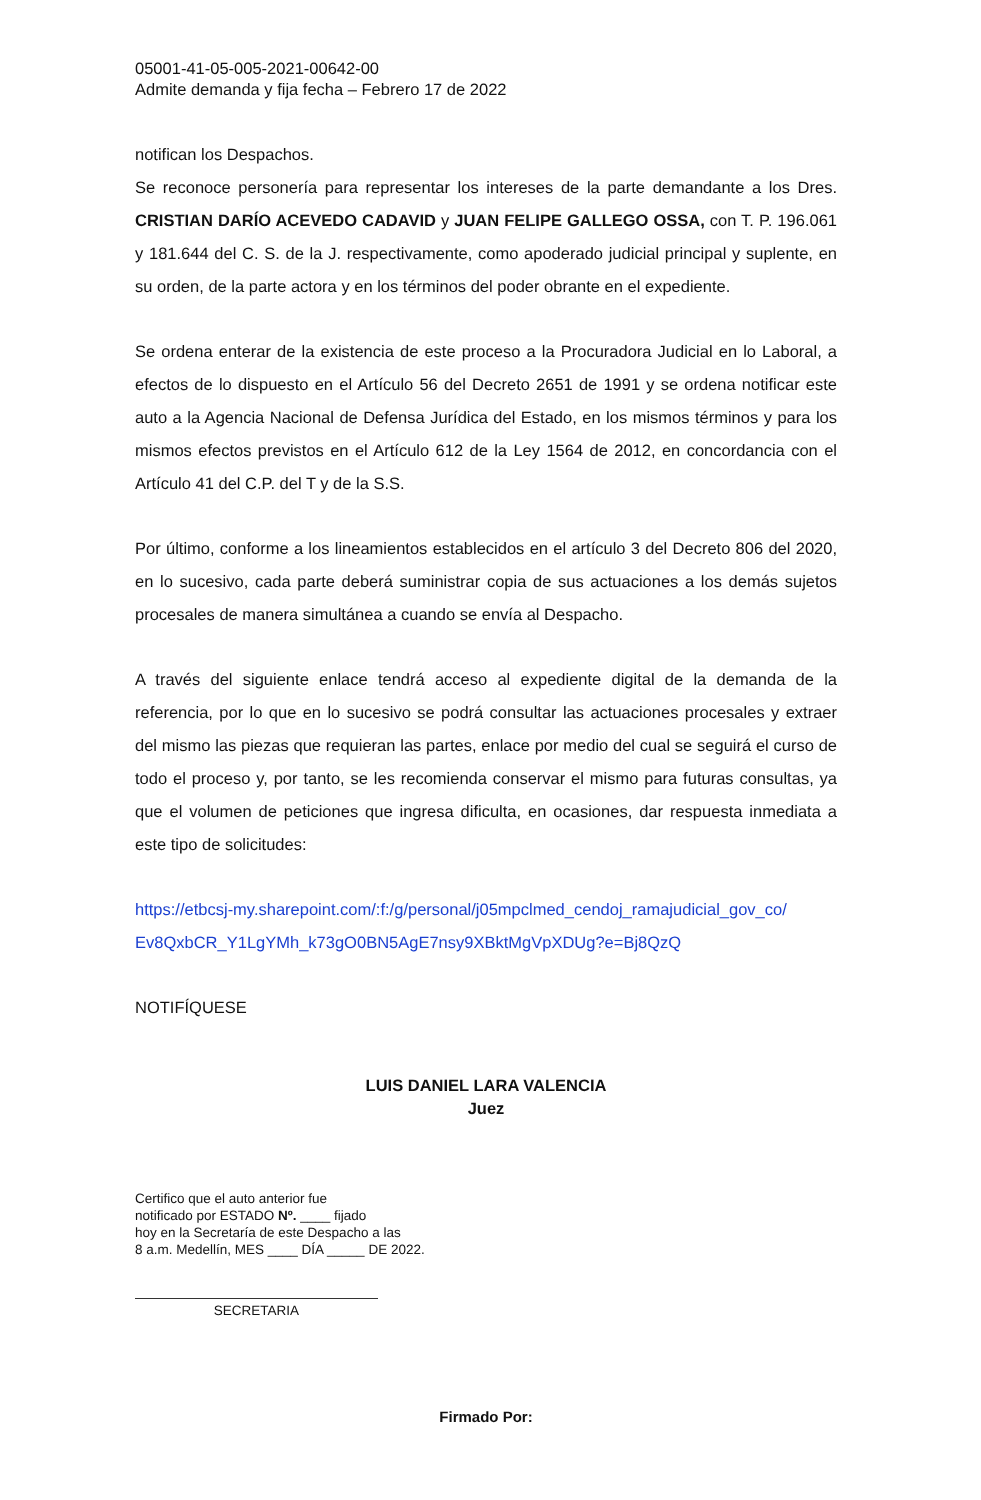05001-41-05-005-2021-00642-00
Admite demanda y fija fecha – Febrero 17 de 2022
notifican los Despachos.
Se reconoce personería para representar los intereses de la parte demandante a los Dres. CRISTIAN DARÍO ACEVEDO CADAVID y JUAN FELIPE GALLEGO OSSA, con T. P. 196.061 y 181.644 del C. S. de la J. respectivamente, como apoderado judicial principal y suplente, en su orden, de la parte actora y en los términos del poder obrante en el expediente.
Se ordena enterar de la existencia de este proceso a la Procuradora Judicial en lo Laboral, a efectos de lo dispuesto en el Artículo 56 del Decreto 2651 de 1991 y se ordena notificar este auto a la Agencia Nacional de Defensa Jurídica del Estado, en los mismos términos y para los mismos efectos previstos en el Artículo 612 de la Ley 1564 de 2012, en concordancia con el Artículo 41 del C.P. del T y de la S.S.
Por último, conforme a los lineamientos establecidos en el artículo 3 del Decreto 806 del 2020, en lo sucesivo, cada parte deberá suministrar copia de sus actuaciones a los demás sujetos procesales de manera simultánea a cuando se envía al Despacho.
A través del siguiente enlace tendrá acceso al expediente digital de la demanda de la referencia, por lo que en lo sucesivo se podrá consultar las actuaciones procesales y extraer del mismo las piezas que requieran las partes, enlace por medio del cual se seguirá el curso de todo el proceso y, por tanto, se les recomienda conservar el mismo para futuras consultas, ya que el volumen de peticiones que ingresa dificulta, en ocasiones, dar respuesta inmediata a este tipo de solicitudes:
https://etbcsj-my.sharepoint.com/:f:/g/personal/j05mpclmed_cendoj_ramajudicial_gov_co/
Ev8QxbCR_Y1LgYMh_k73gO0BN5AgE7nsy9XBktMgVpXDUg?e=Bj8QzQ
NOTIFÍQUESE
LUIS DANIEL LARA VALENCIA
Juez
Certifico que el auto anterior fue
notificado por ESTADO Nº. ____ fijado
hoy en la Secretaría de este Despacho a las
8 a.m. Medellín, MES ____ DÍA _____ DE 2022.
SECRETARIA
Firmado Por: